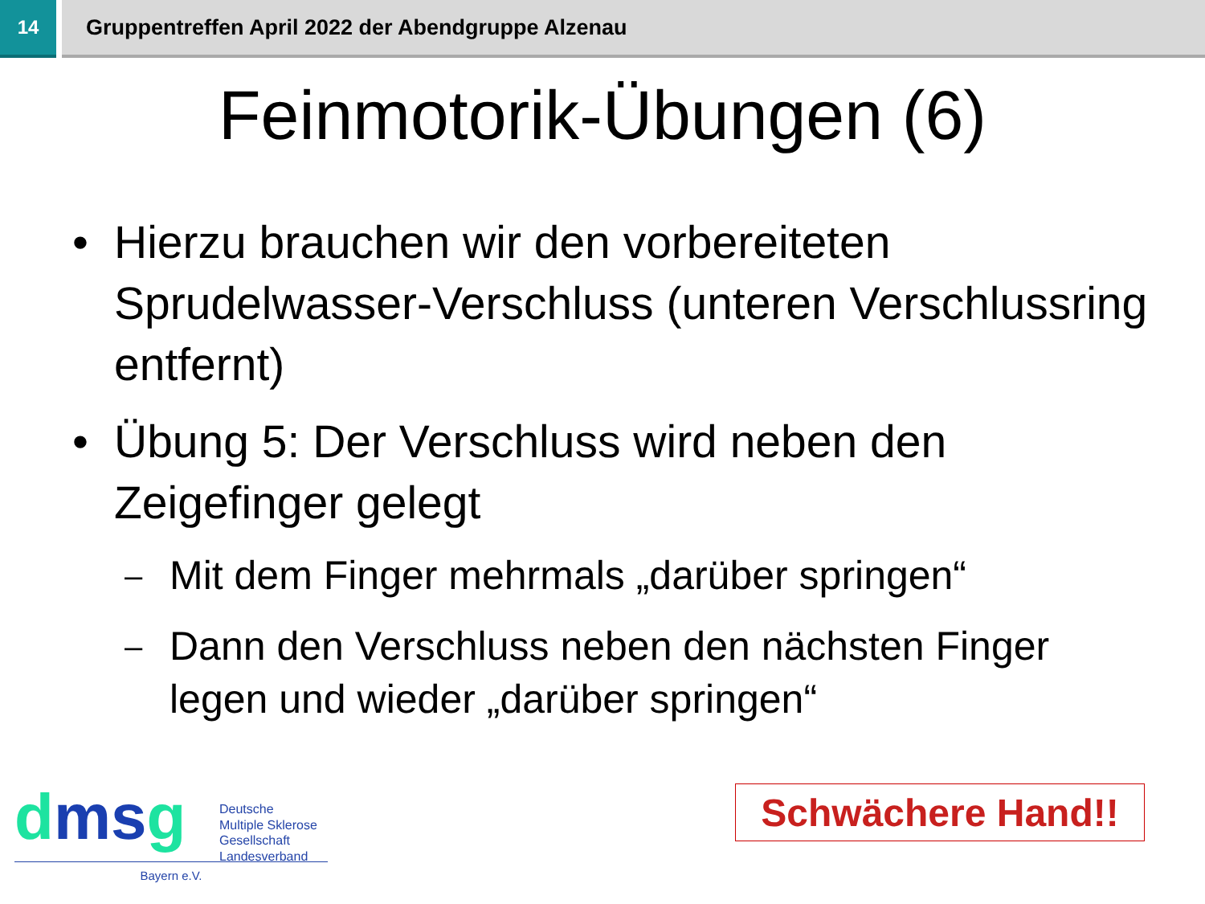14 Gruppentreffen April 2022 der Abendgruppe Alzenau
Feinmotorik-Übungen (6)
• Hierzu brauchen wir den vorbereiteten Sprudelwasser-Verschluss (unteren Verschlussring entfernt)
• Übung 5: Der Verschluss wird neben den Zeigefinger gelegt
– Mit dem Finger mehrmals „darüber springen“
– Dann den Verschluss neben den nächsten Finger legen und wieder „darüber springen“
dms g
Deutsche
Multiple Sklerose
Gesellschaft
Landesverband
Bayern e.V.
Schwächere Hand!!